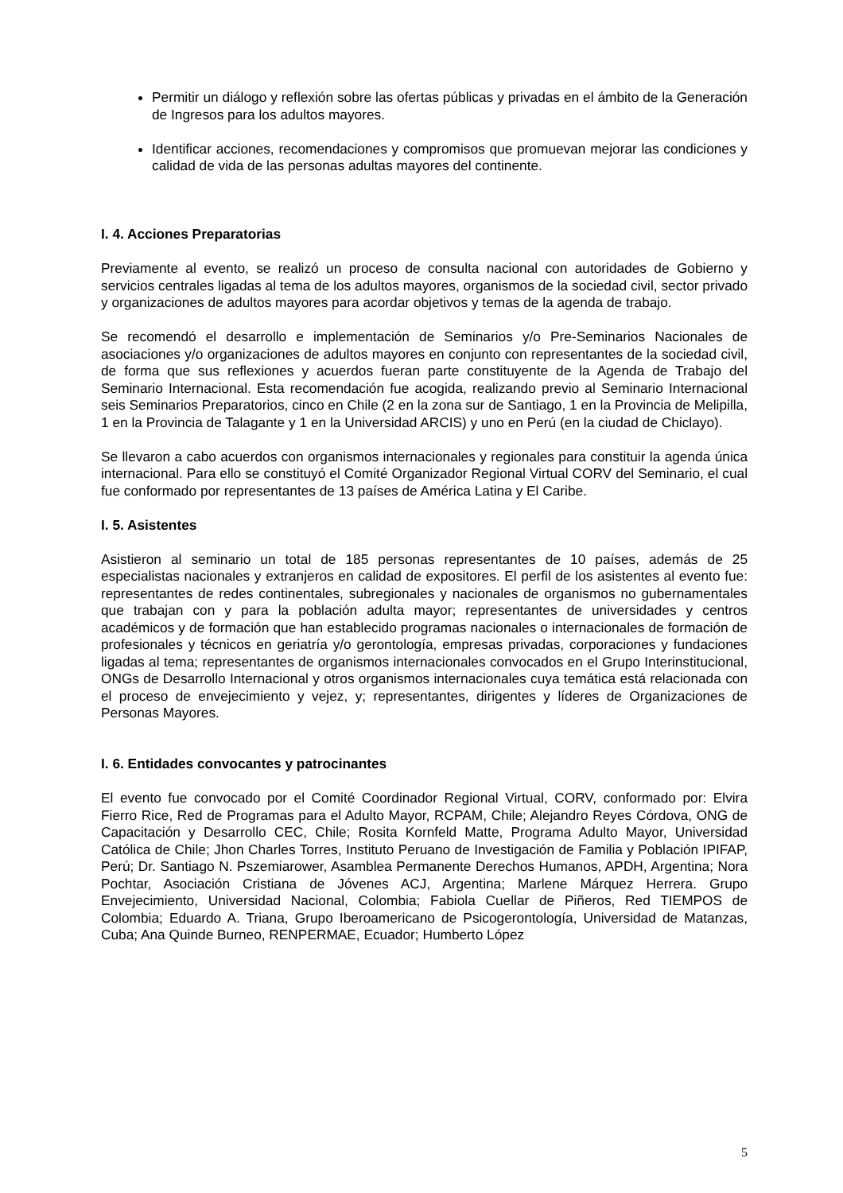Permitir un diálogo y reflexión sobre las ofertas públicas y privadas en el ámbito de la Generación de Ingresos para los adultos mayores.
Identificar acciones, recomendaciones y compromisos que promuevan mejorar las condiciones y calidad de vida de las personas adultas mayores del continente.
I. 4. Acciones Preparatorias
Previamente al evento, se realizó un proceso de consulta nacional con autoridades de Gobierno y servicios centrales ligadas al tema de los adultos mayores, organismos de la sociedad civil, sector privado y organizaciones de adultos mayores para acordar objetivos y temas de la agenda de trabajo.
Se recomendó el desarrollo e implementación de Seminarios y/o Pre-Seminarios Nacionales de asociaciones y/o organizaciones de adultos mayores en conjunto con representantes de la sociedad civil, de forma que sus reflexiones y acuerdos fueran parte constituyente de la Agenda de Trabajo del Seminario Internacional. Esta recomendación fue acogida, realizando previo al Seminario Internacional seis Seminarios Preparatorios, cinco en Chile (2 en la zona sur de Santiago, 1 en la Provincia de Melipilla, 1 en la Provincia de Talagante y 1 en la Universidad ARCIS) y uno en Perú (en la ciudad de Chiclayo).
Se llevaron a cabo acuerdos con organismos internacionales y regionales para constituir la agenda única internacional. Para ello se constituyó el Comité Organizador Regional Virtual CORV del Seminario, el cual fue conformado por representantes de 13 países de América Latina y El Caribe.
I. 5. Asistentes
Asistieron al seminario un total de 185 personas representantes de 10 países, además de 25 especialistas nacionales y extranjeros en calidad de expositores. El perfil de los asistentes al evento fue: representantes de redes continentales, subregionales y nacionales de organismos no gubernamentales que trabajan con y para la población adulta mayor; representantes de universidades y centros académicos y de formación que han establecido programas nacionales o internacionales de formación de profesionales y técnicos en geriatría y/o gerontología, empresas privadas, corporaciones y fundaciones ligadas al tema; representantes de organismos internacionales convocados en el Grupo Interinstitucional, ONGs de Desarrollo Internacional y otros organismos internacionales cuya temática está relacionada con el proceso de envejecimiento y vejez, y; representantes, dirigentes y líderes de Organizaciones de Personas Mayores.
I. 6. Entidades convocantes y patrocinantes
El evento fue convocado por el Comité Coordinador Regional Virtual, CORV, conformado por: Elvira Fierro Rice, Red de Programas para el Adulto Mayor, RCPAM, Chile; Alejandro Reyes Córdova, ONG de Capacitación y Desarrollo CEC, Chile; Rosita Kornfeld Matte, Programa Adulto Mayor, Universidad Católica de Chile; Jhon Charles Torres, Instituto Peruano de Investigación de Familia y Población IPIFAP, Perú; Dr. Santiago N. Pszemiarower, Asamblea Permanente Derechos Humanos, APDH, Argentina; Nora Pochtar, Asociación Cristiana de Jóvenes ACJ, Argentina; Marlene Márquez Herrera. Grupo Envejecimiento, Universidad Nacional, Colombia; Fabiola Cuellar de Piñeros, Red TIEMPOS de Colombia; Eduardo A. Triana, Grupo Iberoamericano de Psicogerontología, Universidad de Matanzas, Cuba; Ana Quinde Burneo, RENPERMAE, Ecuador; Humberto López
5